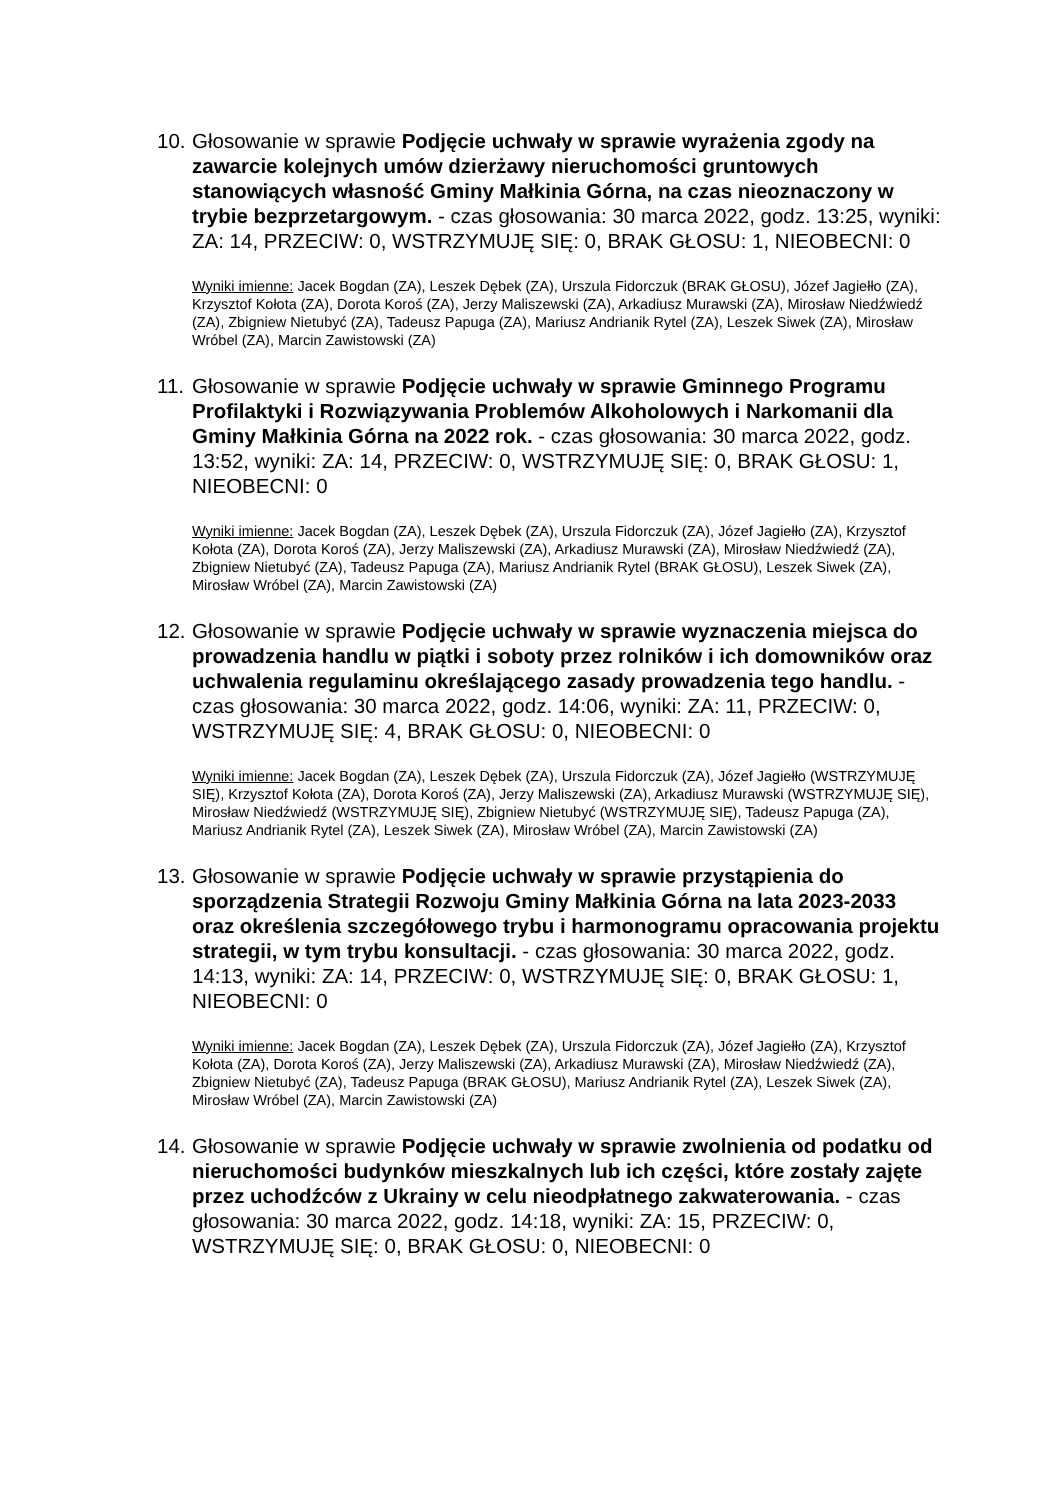10.
Głosowanie w sprawie Podjęcie uchwały w sprawie wyrażenia zgody na zawarcie kolejnych umów dzierżawy nieruchomości gruntowych stanowiących własność Gminy Małkinia Górna, na czas nieoznaczony w trybie bezprzetargowym. - czas głosowania: 30 marca 2022, godz. 13:25, wyniki: ZA: 14, PRZECIW: 0, WSTRZYMUJĘ SIĘ: 0, BRAK GŁOSU: 1, NIEOBECNI: 0
Wyniki imienne: Jacek Bogdan (ZA), Leszek Dębek (ZA), Urszula Fidorczuk (BRAK GŁOSU), Józef Jagiełło (ZA), Krzysztof Kołota (ZA), Dorota Koroś (ZA), Jerzy Maliszewski (ZA), Arkadiusz Murawski (ZA), Mirosław Niedźwiedź (ZA), Zbigniew Nietubyć (ZA), Tadeusz Papuga (ZA), Mariusz Andrianik Rytel (ZA), Leszek Siwek (ZA), Mirosław Wróbel (ZA), Marcin Zawistowski (ZA)
11.
Głosowanie w sprawie Podjęcie uchwały w sprawie Gminnego Programu Profilaktyki i Rozwiązywania Problemów Alkoholowych i Narkomanii dla Gminy Małkinia Górna na 2022 rok. - czas głosowania: 30 marca 2022, godz. 13:52, wyniki: ZA: 14, PRZECIW: 0, WSTRZYMUJĘ SIĘ: 0, BRAK GŁOSU: 1, NIEOBECNI: 0
Wyniki imienne: Jacek Bogdan (ZA), Leszek Dębek (ZA), Urszula Fidorczuk (ZA), Józef Jagiełło (ZA), Krzysztof Kołota (ZA), Dorota Koroś (ZA), Jerzy Maliszewski (ZA), Arkadiusz Murawski (ZA), Mirosław Niedźwiedź (ZA), Zbigniew Nietubyć (ZA), Tadeusz Papuga (ZA), Mariusz Andrianik Rytel (BRAK GŁOSU), Leszek Siwek (ZA), Mirosław Wróbel (ZA), Marcin Zawistowski (ZA)
12.
Głosowanie w sprawie Podjęcie uchwały w sprawie wyznaczenia miejsca do prowadzenia handlu w piątki i soboty przez rolników i ich domowników oraz uchwalenia regulaminu określającego zasady prowadzenia tego handlu. - czas głosowania: 30 marca 2022, godz. 14:06, wyniki: ZA: 11, PRZECIW: 0, WSTRZYMUJĘ SIĘ: 4, BRAK GŁOSU: 0, NIEOBECNI: 0
Wyniki imienne: Jacek Bogdan (ZA), Leszek Dębek (ZA), Urszula Fidorczuk (ZA), Józef Jagiełło (WSTRZYMUJĘ SIĘ), Krzysztof Kołota (ZA), Dorota Koroś (ZA), Jerzy Maliszewski (ZA), Arkadiusz Murawski (WSTRZYMUJĘ SIĘ), Mirosław Niedźwiedź (WSTRZYMUJĘ SIĘ), Zbigniew Nietubyć (WSTRZYMUJĘ SIĘ), Tadeusz Papuga (ZA), Mariusz Andrianik Rytel (ZA), Leszek Siwek (ZA), Mirosław Wróbel (ZA), Marcin Zawistowski (ZA)
13.
Głosowanie w sprawie Podjęcie uchwały w sprawie przystąpienia do sporządzenia Strategii Rozwoju Gminy Małkinia Górna na lata 2023-2033 oraz określenia szczegółowego trybu i harmonogramu opracowania projektu strategii, w tym trybu konsultacji. - czas głosowania: 30 marca 2022, godz. 14:13, wyniki: ZA: 14, PRZECIW: 0, WSTRZYMUJĘ SIĘ: 0, BRAK GŁOSU: 1, NIEOBECNI: 0
Wyniki imienne: Jacek Bogdan (ZA), Leszek Dębek (ZA), Urszula Fidorczuk (ZA), Józef Jagiełło (ZA), Krzysztof Kołota (ZA), Dorota Koroś (ZA), Jerzy Maliszewski (ZA), Arkadiusz Murawski (ZA), Mirosław Niedźwiedź (ZA), Zbigniew Nietubyć (ZA), Tadeusz Papuga (BRAK GŁOSU), Mariusz Andrianik Rytel (ZA), Leszek Siwek (ZA), Mirosław Wróbel (ZA), Marcin Zawistowski (ZA)
14.
Głosowanie w sprawie Podjęcie uchwały w sprawie zwolnienia od podatku od nieruchomości budynków mieszkalnych lub ich części, które zostały zajęte przez uchodźców z Ukrainy w celu nieodpłatnego zakwaterowania. - czas głosowania: 30 marca 2022, godz. 14:18, wyniki: ZA: 15, PRZECIW: 0, WSTRZYMUJĘ SIĘ: 0, BRAK GŁOSU: 0, NIEOBECNI: 0